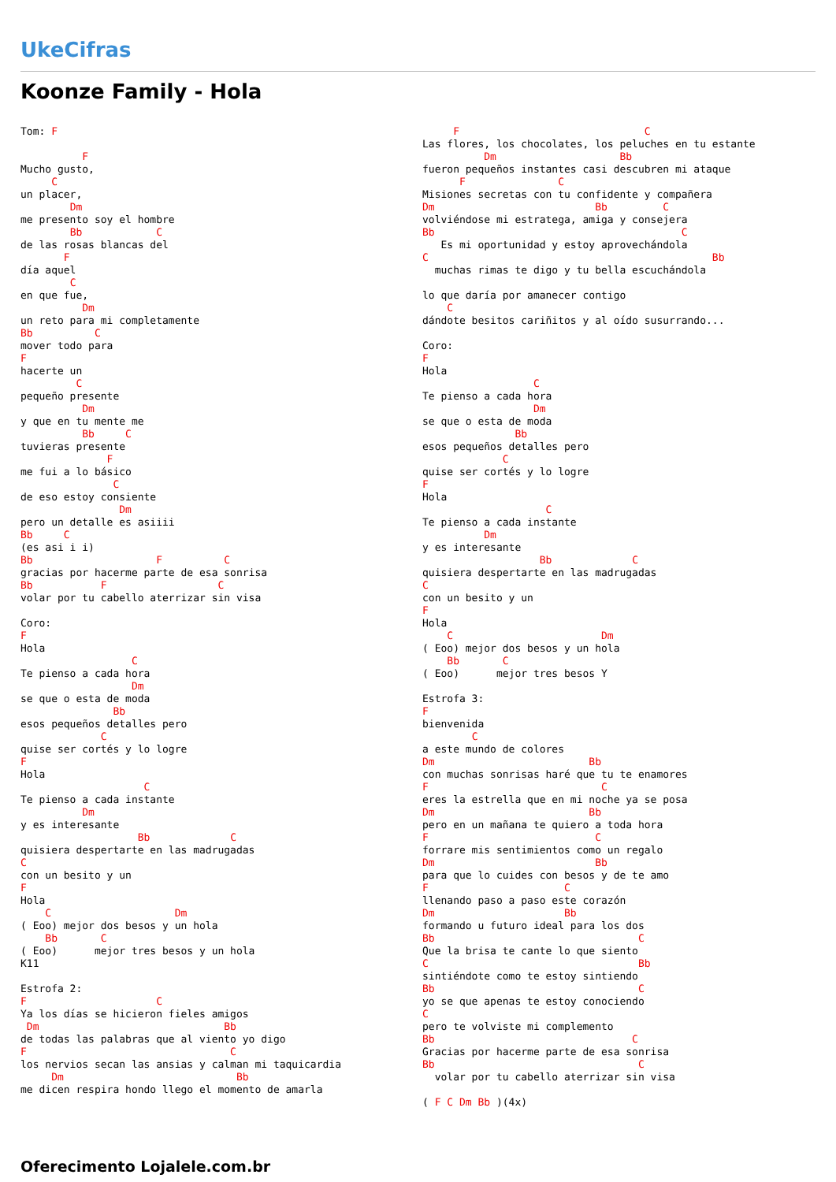UkeCifras
Koonze Family - Hola
Tom: F

          F
Mucho gusto,
     C
un placer,
        Dm
me presento soy el hombre
        Bb            C
de las rosas blancas del
       F
día aquel
        C
en que fue,
          Dm
un reto para mi completamente
Bb          C
mover todo para
F
hacerte un
         C
pequeño presente
          Dm
y que en tu mente me
          Bb     C
tuvieras presente
              F
me fui a lo básico
               C
de eso estoy consiente
                Dm
pero un detalle es asiiii
Bb     C
(es asi i i)
Bb                    F          C
gracias por hacerme parte de esa sonrisa
Bb           F                  C
volar por tu cabello aterrizar sin visa

Coro:
F
Hola
                  C
Te pienso a cada hora
                  Dm
se que o esta de moda
               Bb
esos pequeños detalles pero
             C
quise ser cortés y lo logre
F
Hola
                    C
Te pienso a cada instante
          Dm
y es interesante
                   Bb             C
quisiera despertarte en las madrugadas
C
con un besito y un
F
Hola
    C                    Dm
( Eoo) mejor dos besos y un hola
    Bb       C
( Eoo)      mejor tres besos y un hola
K11

Estrofa 2:
F                     C
Ya los días se hicieron fieles amigos
 Dm                              Bb
de todas las palabras que al viento yo digo
F                                 C
los nervios secan las ansias y calman mi taquicardia
     Dm                            Bb
me dicen respira hondo llego el momento de amarla
     F                              C
Las flores, los chocolates, los peluches en tu estante
          Dm                    Bb
fueron pequeños instantes casi descubren mi ataque
      F               C
Misiones secretas con tu confidente y compañera
Dm                          Bb         C
volviéndose mi estratega, amiga y consejera
Bb                                        C
   Es mi oportunidad y estoy aprovechándola
C                                              Bb
  muchas rimas te digo y tu bella escuchándola

lo que daría por amanecer contigo
    C
dándote besitos cariñitos y al oído susurrando...

Coro:
F
Hola
                  C
Te pienso a cada hora
                  Dm
se que o esta de moda
               Bb
esos pequeños detalles pero
             C
quise ser cortés y lo logre
F
Hola
                    C
Te pienso a cada instante
          Dm
y es interesante
                   Bb             C
quisiera despertarte en las madrugadas
C
con un besito y un
F
Hola
    C                        Dm
( Eoo) mejor dos besos y un hola
    Bb       C
( Eoo)      mejor tres besos Y

Estrofa 3:
F
bienvenida
        C
a este mundo de colores
Dm                         Bb
con muchas sonrisas haré que tu te enamores
F                            C
eres la estrella que en mi noche ya se posa
Dm                         Bb
pero en un mañana te quiero a toda hora
F                           C
forrare mis sentimientos como un regalo
Dm                          Bb
para que lo cuides con besos y de te amo
F                      C
llenando paso a paso este corazón
Dm                     Bb
formando u futuro ideal para los dos
Bb                                 C
Que la brisa te cante lo que siento
C                                  Bb
sintiéndote como te estoy sintiendo
Bb                                 C
yo se que apenas te estoy conociendo
C
pero te volviste mi complemento
Bb                                C
Gracias por hacerme parte de esa sonrisa
Bb                                 C
  volar por tu cabello aterrizar sin visa

( F C Dm Bb )(4x)
Oferecimento Lojalele.com.br